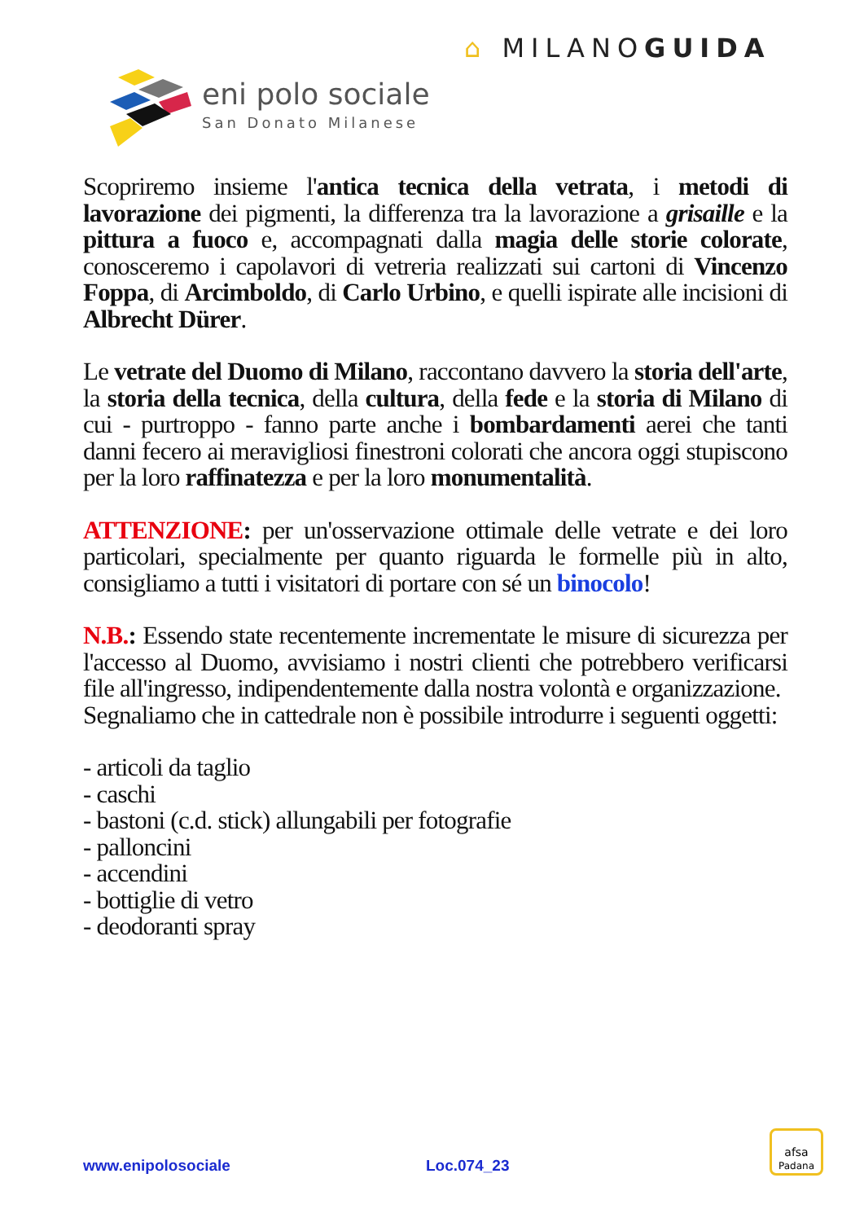⌂ MILANOGUIDA
eni polo sociale
San Donato Milanese
Scopriremo insieme l'antica tecnica della vetrata, i metodi di lavorazione dei pigmenti, la differenza tra la lavorazione a grisaille e la pittura a fuoco e, accompagnati dalla magia delle storie colorate, conosceremo i capolavori di vetreria realizzati sui cartoni di Vincenzo Foppa, di Arcimboldo, di Carlo Urbino, e quelli ispirate alle incisioni di Albrecht Dürer.
Le vetrate del Duomo di Milano, raccontano davvero la storia dell'arte, la storia della tecnica, della cultura, della fede e la storia di Milano di cui - purtroppo - fanno parte anche i bombardamenti aerei che tanti danni fecero ai meravigliosi finestroni colorati che ancora oggi stupiscono per la loro raffinatezza e per la loro monumentalità.
ATTENZIONE: per un'osservazione ottimale delle vetrate e dei loro particolari, specialmente per quanto riguarda le formelle più in alto, consigliamo a tutti i visitatori di portare con sé un binocolo!
N.B.: Essendo state recentemente incrementate le misure di sicurezza per l'accesso al Duomo, avvisiamo i nostri clienti che potrebbero verificarsi file all'ingresso, indipendentemente dalla nostra volontà e organizzazione.
Segnaliamo che in cattedrale non è possibile introdurre i seguenti oggetti:
- articoli da taglio
- caschi
- bastoni (c.d. stick) allungabili per fotografie
- palloncini
- accendini
- bottiglie di vetro
- deodoranti spray
www.enipolosociale Loc.074_23
afsa
Padana